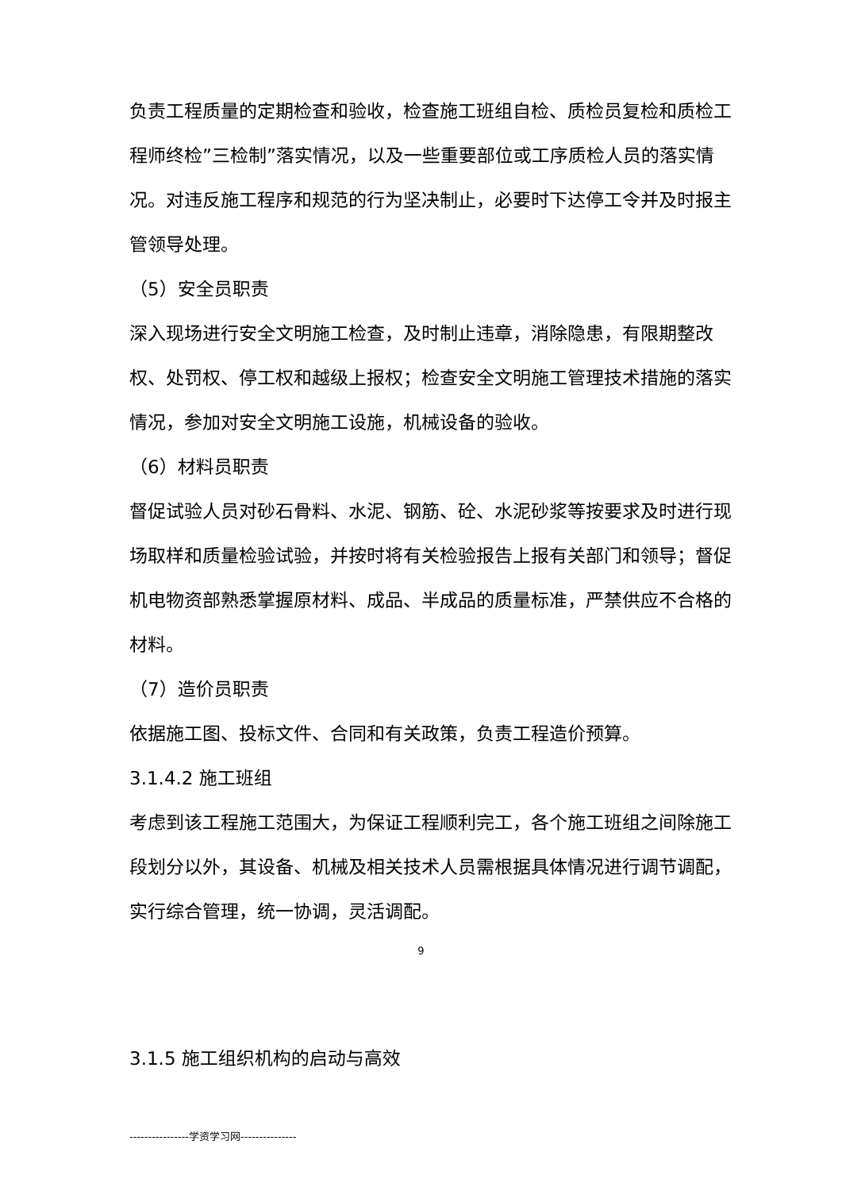负责工程质量的定期检查和验收，检查施工班组自检、质检员复检和质检工程师终检”三检制”落实情况，以及一些重要部位或工序质检人员的落实情况。对违反施工程序和规范的行为坚决制止，必要时下达停工令并及时报主管领导处理。
（5）安全员职责
深入现场进行安全文明施工检查，及时制止违章，消除隐患，有限期整改权、处罚权、停工权和越级上报权；检查安全文明施工管理技术措施的落实情况，参加对安全文明施工设施，机械设备的验收。
（6）材料员职责
督促试验人员对砂石骨料、水泥、钢筋、砼、水泥砂浆等按要求及时进行现场取样和质量检验试验，并按时将有关检验报告上报有关部门和领导；督促机电物资部熟悉掌握原材料、成品、半成品的质量标准，严禁供应不合格的材料。
（7）造价员职责
依据施工图、投标文件、合同和有关政策，负责工程造价预算。
3.1.4.2 施工班组
考虑到该工程施工范围大，为保证工程顺利完工，各个施工班组之间除施工段划分以外，其设备、机械及相关技术人员需根据具体情况进行调节调配，实行综合管理，统一协调，灵活调配。
9
3.1.5 施工组织机构的启动与高效
----------------学资学习网---------------